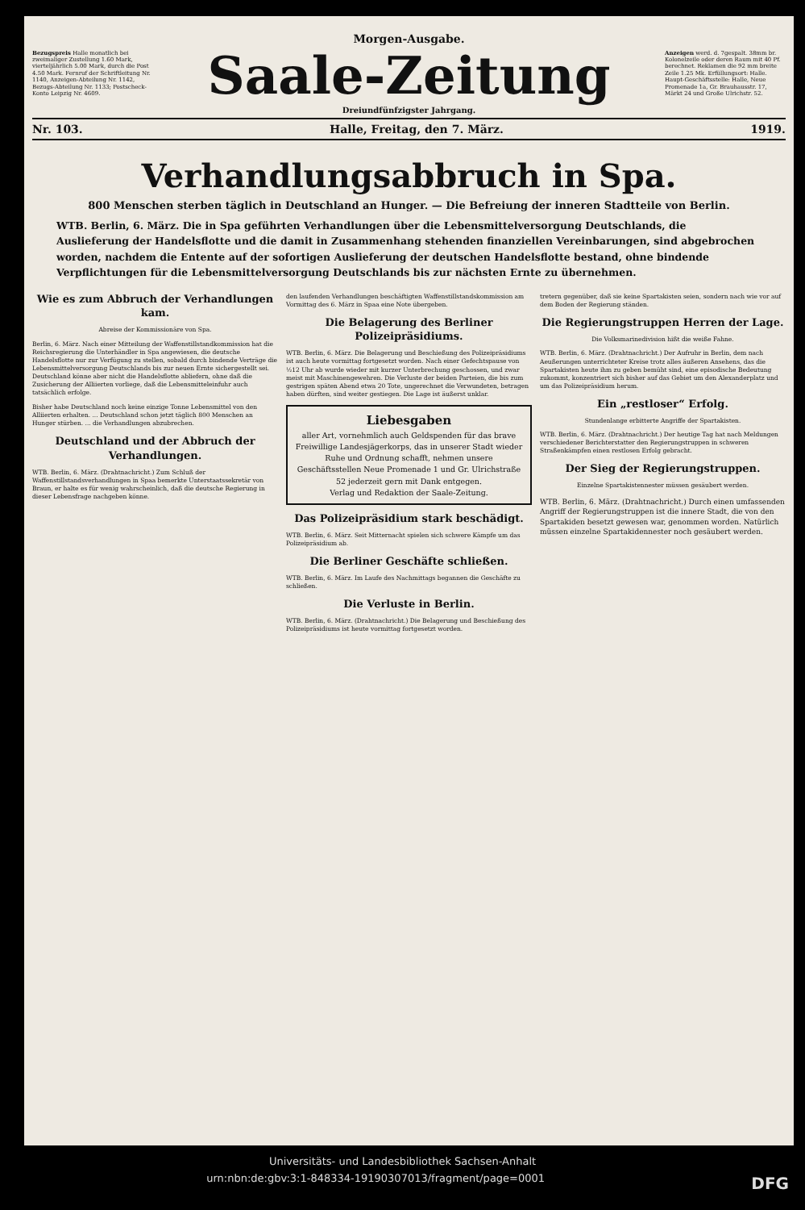Bezugspreis Halle monatlich bei zweimaliger Zustellung 1.60 Mark, vierteljährlich 5.00 Mark, durch die Post 4.50 Mark. Fernruf der Schriftleitung Nr. 1140, Anzeigen-Abteilung Nr. 1142, Bezugs-Abteilung Nr. 1133; Postscheck-Konto Leipzig Nr. 4609.
Morgen-Ausgabe.
Saale-Zeitung
Dreiundfünfzigster Jahrgang.
Anzeigen werd. d. 7gespalt. 38mm br. Kolonelzeile oder deren Raum mit 40 Pf. berechnet. Reklamen die 92 mm breite Zeile 1.25 Mk. Erfüllungsort: Halle. Haupt-Geschäftsstelle: Halle, Neue Promenade 1a, Gr. Brauhausstr. 17, Märkt 24 und Große Ulrichstr. 52.
Nr. 103. Halle, Freitag, den 7. März. 1919.
Verhandlungsabbruch in Spa.
800 Menschen sterben täglich in Deutschland an Hunger. — Die Befreiung der inneren Stadtteile von Berlin.
WTB. Berlin, 6. März. Die in Spa geführten Verhandlungen über die Lebensmittelversorgung Deutschlands, die Auslieferung der Handelsflotte und die damit in Zusammenhang stehenden finanziellen Vereinbarungen, sind abgebrochen worden, nachdem die Entente auf der sofortigen Auslieferung der deutschen Handelsflotte bestand, ohne bindende Verpflichtungen für die Lebensmittelversorgung Deutschlands bis zur nächsten Ernte zu übernehmen.
Wie es zum Abbruch der Verhandlungen kam.
Abreise der Kommissionäre von Spa.
Berlin, 6. März. Nach einer Mitteilung der Waffenstillstandkommission hat die Reichsregierung die Unterhändler in Spa angewiesen, die deutsche Handelsflotte nur zur Verfügung zu stellen, sobald durch bindende Verträge die Lebensmittelversorgung Deutschlands bis zur neuen Ernte sichergestellt sei. Deutschland könne aber nicht die Handelsflotte abliefern, ohne daß die Zusicherung der Alliierten vorliege, daß die Lebensmitteleinfuhr auch tatsächlich erfolge.
Bisher habe Deutschland noch keine einzige Tonne Lebensmittel von den Alliierten erhalten. ... Deutschland schon jetzt täglich 800 Menschen an Hunger stürben. ... die Verhandlungen abzubrechen.
Deutschland und der Abbruch der Verhandlungen.
WTB. Berlin, 6. März. (Drahtnachricht.) Zum Schluß der Waffenstillstandsverhandlungen in Spaa bemerkte Unterstaatssekretär von Braun, er halte es für wenig wahrscheinlich, daß die deutsche Regierung in dieser Lebensfrage nachgeben könne.
den laufenden Verhandlungen beschäftigten Waffenstillstandskommission am Vormittag des 6. März in Spaa eine Note übergeben.
Die Belagerung des Berliner Polizeipräsidiums.
WTB. Berlin, 6. März. Die Belagerung und Beschießung des Polizeipräsidiums ist auch heute vormittag fortgesetzt worden. Nach einer Gefechtspause von ½12 Uhr ab wurde wieder mit kurzer Unterbrechung geschossen, und zwar meist mit Maschinengewehren. Die Verluste der beiden Parteien, die bis zum gestrigen späten Abend etwa 20 Tote, ungerechnet die Verwundeten, betragen haben dürften, sind weiter gestiegen. Die Lage ist äußerst unklar.
Liebesgaben
aller Art, vornehmlich auch Geldspenden für das brave Freiwillige Landesjägerkorps, das in unserer Stadt wieder Ruhe und Ordnung schafft, nehmen unsere Geschäftsstellen Neue Promenade 1 und Gr. Ulrichstraße 52 jederzeit gern mit Dank entgegen.
Verlag und Redaktion der Saale-Zeitung.
Das Polizeipräsidium stark beschädigt.
WTB. Berlin, 6. März. Seit Mitternacht spielen sich schwere Kämpfe um das Polizeipräsidium ab.
Die Berliner Geschäfte schließen.
WTB. Berlin, 6. März. Im Laufe des Nachmittags begannen die Geschäfte zu schließen.
Die Verluste in Berlin.
WTB. Berlin, 6. März. (Drahtnachricht.) Die Belagerung und Beschießung des Polizeipräsidiums ist heute vormittag fortgesetzt worden.
tretern gegenüber, daß sie keine Spartakisten seien, sondern nach wie vor auf dem Boden der Regierung ständen.
Die Regierungstruppen Herren der Lage.
Die Volksmarinedivision hißt die weiße Fahne.
WTB. Berlin, 6. März. (Drahtnachricht.) Der Aufruhr in Berlin, dem nach Aeußerungen unterrichteter Kreise trotz alles äußeren Ansehens, das die Spartakisten heute ihm zu geben bemüht sind, eine episodische Bedeutung zukommt, konzentriert sich bisher auf das Gebiet um den Alexanderplatz und um das Polizeipräsidium herum.
Ein „restloser“ Erfolg.
Stundenlange erbitterte Angriffe der Spartakisten.
WTB. Berlin, 6. März. (Drahtnachricht.) Der heutige Tag hat nach Meldungen verschiedener Berichterstatter den Regierungstruppen in schweren Straßenkämpfen einen restlosen Erfolg gebracht.
Der Sieg der Regierungstruppen.
Einzelne Spartakistennester müssen gesäubert werden.
WTB. Berlin, 6. März. (Drahtnachricht.) Durch einen umfassenden Angriff der Regierungstruppen ist die innere Stadt, die von den Spartakiden besetzt gewesen war, genommen worden. Natürlich müssen einzelne Spartakidennester noch gesäubert werden.
Universitäts- und Landesbibliothek Sachsen-Anhalt
urn:nbn:de:gbv:3:1-848334-19190307013/fragment/page=0001 DFG